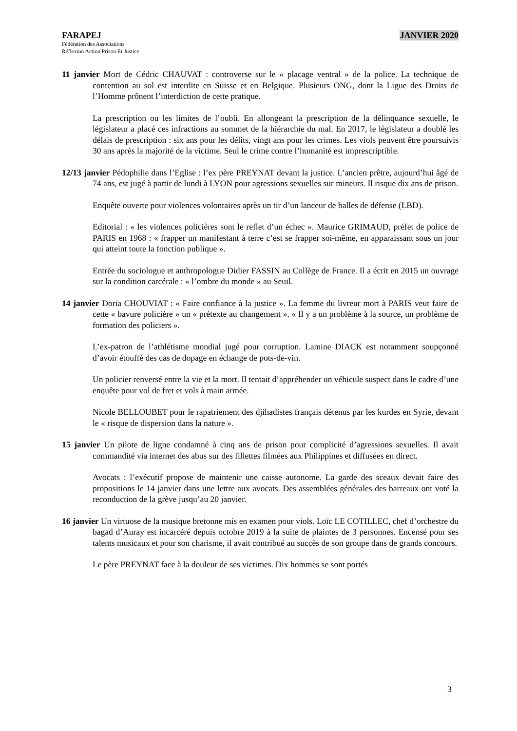FARAPEJ JANVIER 2020
Fédération des Associations
Réflexion Action Prison Et Justice
11 janvier Mort de Cédric CHAUVAT : controverse sur le « placage ventral » de la police. La technique de contention au sol est interdite en Suisse et en Belgique. Plusieurs ONG, dont la Ligue des Droits de l’Homme prônent l’interdiction de cette pratique.
La prescription ou les limites de l’oubli. En allongeant la prescription de la délinquance sexuelle, le législateur a placé ces infractions au sommet de la hiérarchie du mal. En 2017, le législateur a doublé les délais de prescription : six ans pour les délits, vingt ans pour les crimes. Les viols peuvent être poursuivis 30 ans après la majorité de la victime. Seul le crime contre l’humanité est imprescriptible.
12/13 janvier Pédophilie dans l’Eglise : l’ex père PREYNAT devant la justice. L’ancien prêtre, aujourd’hui âgé de 74 ans, est jugé à partir de lundi à LYON pour agressions sexuelles sur mineurs. Il risque dix ans de prison.
Enquête ouverte pour violences volontaires après un tir d’un lanceur de balles de défense (LBD).
Editorial : « les violences policières sont le reflet d’un échec ». Maurice GRIMAUD, préfet de police de PARIS en 1968 : « frapper un manifestant à terre c’est se frapper soi-même, en apparaissant sous un jour qui atteint toute la fonction publique ».
Entrée du sociologue et anthropologue Didier FASSIN au Collège de France. Il a écrit en 2015 un ouvrage sur la condition carcérale : « l’ombre du monde » au Seuil.
14 janvier Doria CHOUVIAT : « Faire confiance à la justice ». La femme du livreur mort à PARIS veut faire de cette « bavure policière » un « prétexte au changement ». « Il y a un problème à la source, un problème de formation des policiers ».
L’ex-patron de l’athlétisme mondial jugé pour corruption. Lamine DIACK est notamment soupçonné d’avoir étouffé des cas de dopage en échange de pots-de-vin.
Un policier renversé entre la vie et la mort. Il tentait d’appréhender un véhicule suspect dans le cadre d’une enquête pour vol de fret et vols à main armée.
Nicole BELLOUBET pour le rapatriement des djihadistes français détenus par les kurdes en Syrie, devant le « risque de dispersion dans la nature ».
15 janvier Un pilote de ligne condamné à cinq ans de prison pour complicité d’agressions sexuelles. Il avait commandité via internet des abus sur des fillettes filmées aux Philippines et diffusées en direct.
Avocats : l’exécutif propose de maintenir une caisse autonome. La garde des sceaux devait faire des propositions le 14 janvier dans une lettre aux avocats. Des assemblées générales des barreaux ont voté la reconduction de la grève jusqu’au 20 janvier.
16 janvier Un virtuose de la musique bretonne mis en examen pour viols. Loïc LE COTILLEC, chef d’orchestre du bagad d’Auray est incarcéré depuis octobre 2019 à la suite de plaintes de 3 personnes. Encensé pour ses talents musicaux et pour son charisme, il avait contribué au succès de son groupe dans de grands concours.
Le père PREYNAT face à la douleur de ses victimes. Dix hommes se sont portés
3